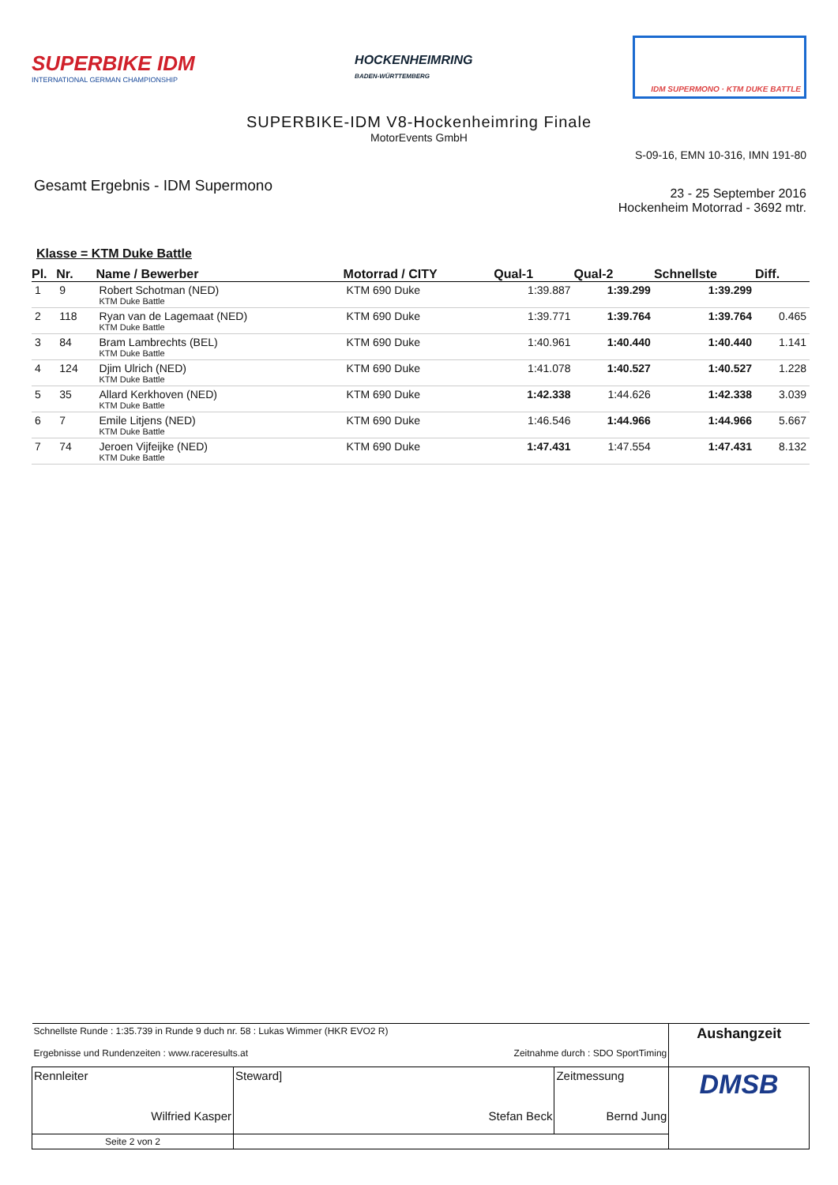SUPERBIKE IDM
INTERNATIONAL GERMAN CHAMPIONSHIP
HOCKENHEIMRING
BADEN-WÜRTTEMBERG
IDM SUPERMONO · KTM DUKE BATTLE
SUPERBIKE-IDM V8-Hockenheimring Finale
MotorEvents GmbH
S-09-16, EMN 10-316, IMN 191-80
Gesamt Ergebnis - IDM Supermono
23 - 25 September 2016
Hockenheim Motorrad - 3692 mtr.
Klasse = KTM Duke Battle
| Pl. | Nr. | Name / Bewerber | Motorrad / CITY | Qual-1 | Qual-2 | Schnellste | Diff. |
| --- | --- | --- | --- | --- | --- | --- | --- |
| 1 | 9 | Robert Schotman (NED) KTM Duke Battle | KTM 690 Duke | 1:39.887 | 1:39.299 | 1:39.299 | |
| 2 | 118 | Ryan van de Lagemaat (NED) KTM Duke Battle | KTM 690 Duke | 1:39.771 | 1:39.764 | 1:39.764 | 0.465 |
| 3 | 84 | Bram Lambrechts (BEL) KTM Duke Battle | KTM 690 Duke | 1:40.961 | 1:40.440 | 1:40.440 | 1.141 |
| 4 | 124 | Djim Ulrich (NED) KTM Duke Battle | KTM 690 Duke | 1:41.078 | 1:40.527 | 1:40.527 | 1.228 |
| 5 | 35 | Allard Kerkhoven (NED) KTM Duke Battle | KTM 690 Duke | 1:42.338 | 1:44.626 | 1:42.338 | 3.039 |
| 6 | 7 | Emile Litjens (NED) KTM Duke Battle | KTM 690 Duke | 1:46.546 | 1:44.966 | 1:44.966 | 5.667 |
| 7 | 74 | Jeroen Vijfeijke (NED) KTM Duke Battle | KTM 690 Duke | 1:47.431 | 1:47.554 | 1:47.431 | 8.132 |
| Schnellste Runde : 1:35.739 in Runde 9 duch nr. 58 : Lukas Wimmer (HKR EVO2 R) Ergebnisse und Rundenzeiten : www.raceresults.at Zeitnahme durch : SDO SportTiming | | | Aushangzeit |
| Rennleiter Wilfried Kasper | Steward] Stefan Beck | Zeitmessung Bernd Jung | DMSB |
| Seite 2 von 2 | | | |